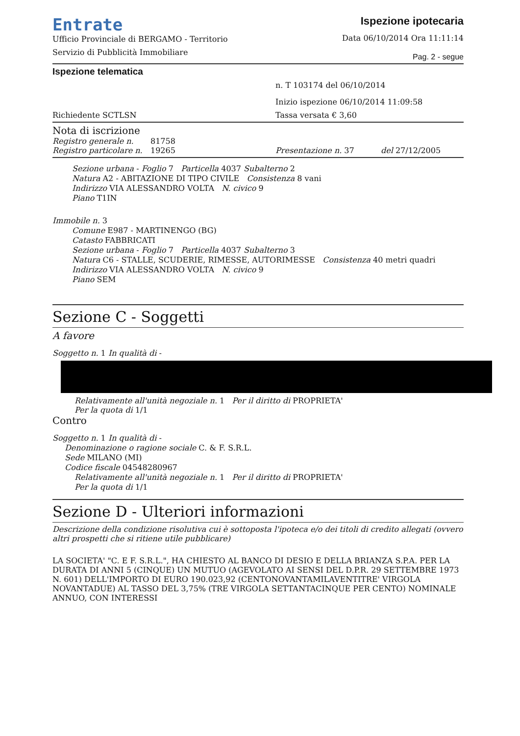Entrate
Ufficio Provinciale di BERGAMO - Territorio
Servizio di Pubblicità Immobiliare
Ispezione ipotecaria
Data 06/10/2014 Ora 11:11:14
Pag. 2 - segue
Ispezione telematica
n. T 103174 del 06/10/2014
Inizio ispezione 06/10/2014 11:09:58
Richiedente SCTLSN Tassa versata € 3,60
Nota di iscrizione
Registro generale n. 81758
Registro particolare n. 19265 Presentazione n. 37 del 27/12/2005
Sezione urbana - Foglio 7 Particella 4037 Subalterno 2
Natura A2 - ABITAZIONE DI TIPO CIVILE Consistenza 8 vani
Indirizzo VIA ALESSANDRO VOLTA N. civico 9
Piano T1IN
Immobile n. 3
Comune E987 - MARTINENGO (BG)
Catasto FABBRICATI
Sezione urbana - Foglio 7 Particella 4037 Subalterno 3
Natura C6 - STALLE, SCUDERIE, RIMESSE, AUTORIMESSE Consistenza 40 metri quadri
Indirizzo VIA ALESSANDRO VOLTA N. civico 9
Piano SEM
Sezione C - Soggetti
A favore
Soggetto n. 1 In qualità di -
Relativamente all'unità negoziale n. 1 Per il diritto di PROPRIETA'
Per la quota di 1/1
Contro
Soggetto n. 1 In qualità di -
Denominazione o ragione sociale C. & F. S.R.L.
Sede MILANO (MI)
Codice fiscale 04548280967
Relativamente all'unità negoziale n. 1 Per il diritto di PROPRIETA'
Per la quota di 1/1
Sezione D - Ulteriori informazioni
Descrizione della condizione risolutiva cui è sottoposta l'ipoteca e/o dei titoli di credito allegati (ovvero altri prospetti che si ritiene utile pubblicare)
LA SOCIETA' "C. E F. S.R.L.", HA CHIESTO AL BANCO DI DESIO E DELLA BRIANZA S.P.A. PER LA DURATA DI ANNI 5 (CINQUE) UN MUTUO (AGEVOLATO AI SENSI DEL D.P.R. 29 SETTEMBRE 1973 N. 601) DELL'IMPORTO DI EURO 190.023,92 (CENTONOVANTAMILAVENTITRE' VIRGOLA NOVANTADUE) AL TASSO DEL 3,75% (TRE VIRGOLA SETTANTACINQUE PER CENTO) NOMINALE ANNUO, CON INTERESSI